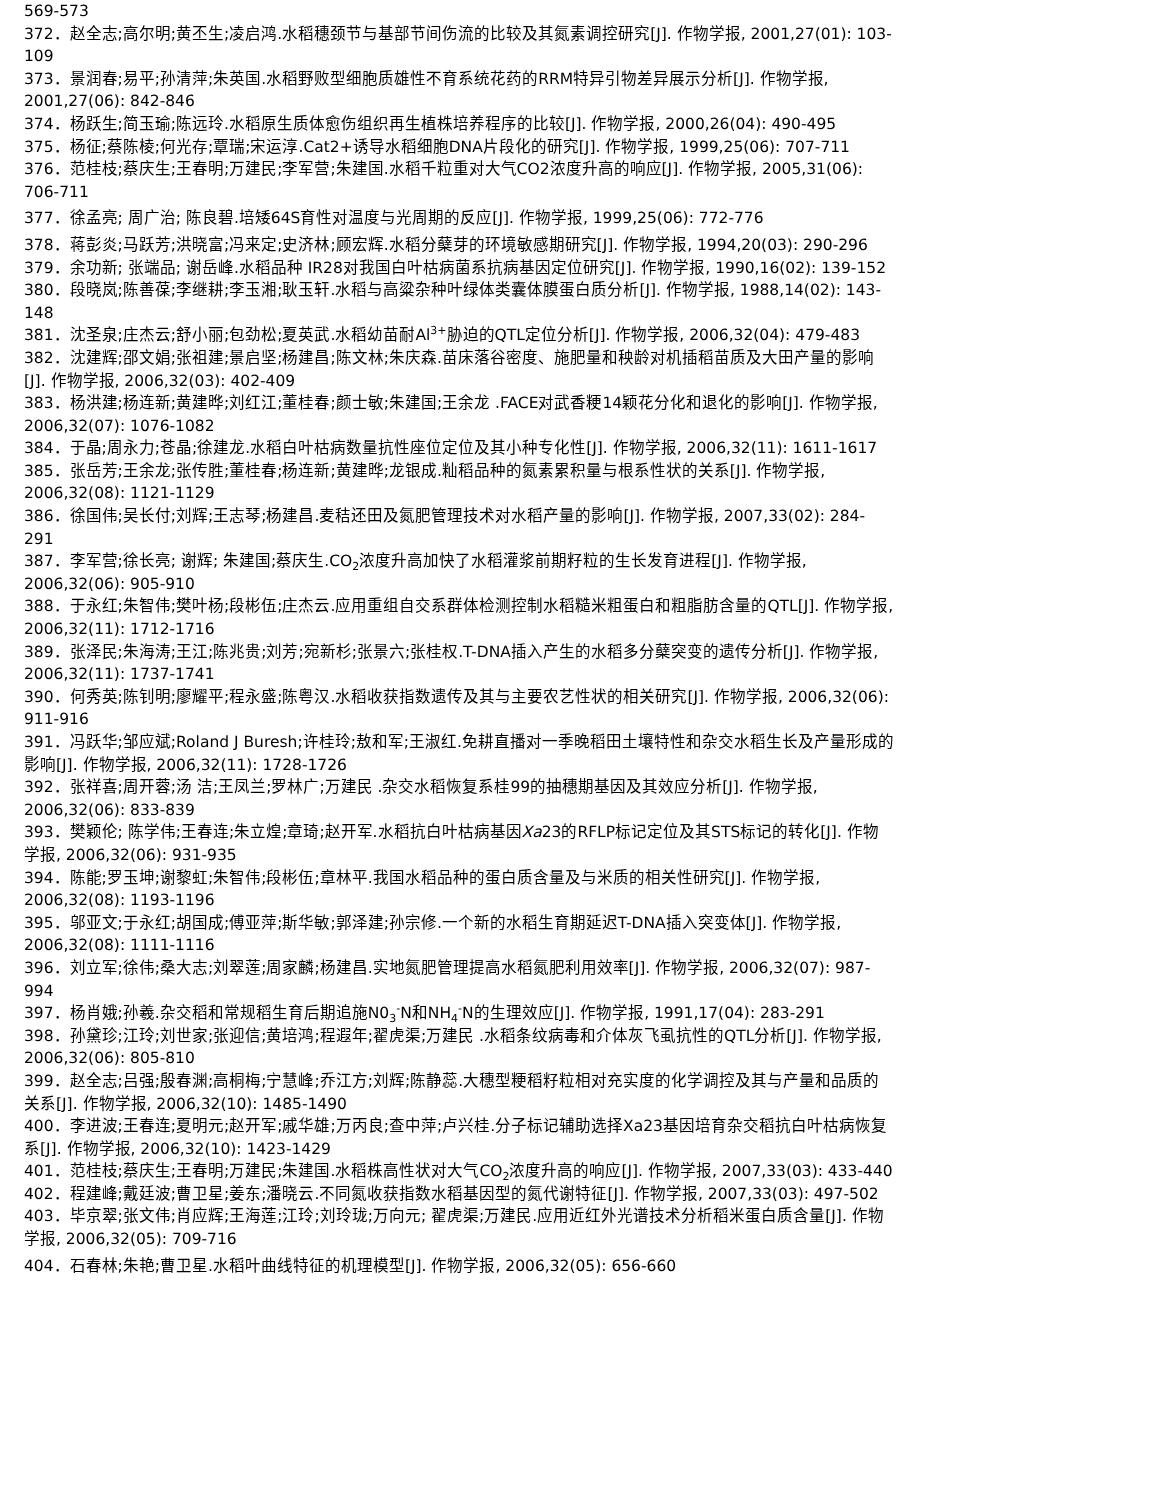569-573
372．赵全志;高尔明;黄丕生;凌启鸿.水稻穗颈节与基部节间伤流的比较及其氮素调控研究[J]. 作物学报, 2001,27(01): 103-109
373．景润春;易平;孙清萍;朱英国.水稻野败型细胞质雄性不育系统花药的RRM特异引物差异展示分析[J]. 作物学报, 2001,27(06): 842-846
374．杨跃生;简玉瑜;陈远玲.水稻原生质体愈伤组织再生植株培养程序的比较[J]. 作物学报, 2000,26(04): 490-495
375．杨征;蔡陈棱;何光存;覃瑞;宋运淳.Cat2+诱导水稻细胞DNA片段化的研究[J]. 作物学报, 1999,25(06): 707-711
376．范桂枝;蔡庆生;王春明;万建民;李军营;朱建国.水稻千粒重对大气CO2浓度升高的响应[J]. 作物学报, 2005,31(06): 706-711
377．徐孟亮; 周广治; 陈良碧.培矮64S育性对温度与光周期的反应[J]. 作物学报, 1999,25(06): 772-776
378．蒋彭炎;马跃芳;洪晓富;冯来定;史济林;顾宏辉.水稻分蘖芽的环境敏感期研究[J]. 作物学报, 1994,20(03): 290-296
379．余功新; 张端品; 谢岳峰.水稻品种 IR28对我国白叶枯病菌系抗病基因定位研究[J]. 作物学报, 1990,16(02): 139-152
380．段晓岚;陈善葆;李继耕;李玉湘;耿玉轩.水稻与高粱杂种叶绿体类囊体膜蛋白质分析[J]. 作物学报, 1988,14(02): 143-148
381．沈圣泉;庄杰云;舒小丽;包劲松;夏英武.水稻幼苗耐Al<sup>3+</sup>胁迫的QTL定位分析[J]. 作物学报, 2006,32(04): 479-483
382．沈建辉;邵文娟;张祖建;景启坚;杨建昌;陈文林;朱庆森.苗床落谷密度、施肥量和秧龄对机插稻苗质及大田产量的影响[J]. 作物学报, 2006,32(03): 402-409
383．杨洪建;杨连新;黄建晔;刘红江;董桂春;颜士敏;朱建国;王余龙 .FACE对武香粳14颖花分化和退化的影响[J]. 作物学报, 2006,32(07): 1076-1082
384．于晶;周永力;苍晶;徐建龙.水稻白叶枯病数量抗性座位定位及其小种专化性[J]. 作物学报, 2006,32(11): 1611-1617
385．张岳芳;王余龙;张传胜;董桂春;杨连新;黄建晔;龙银成.籼稻品种的氮素累积量与根系性状的关系[J]. 作物学报, 2006,32(08): 1121-1129
386．徐国伟;吴长付;刘辉;王志琴;杨建昌.麦秸还田及氮肥管理技术对水稻产量的影响[J]. 作物学报, 2007,33(02): 284-291
387．李军营;徐长亮; 谢辉; 朱建国;蔡庆生.CO<sub>2</sub>浓度升高加快了水稻灌浆前期籽粒的生长发育进程[J]. 作物学报, 2006,32(06): 905-910
388．于永红;朱智伟;樊叶杨;段彬伍;庄杰云.应用重组自交系群体检测控制水稻糙米粗蛋白和粗脂肪含量的QTL[J]. 作物学报, 2006,32(11): 1712-1716
389．张泽民;朱海涛;王江;陈兆贵;刘芳;宛新杉;张景六;张桂权.T-DNA插入产生的水稻多分蘖突变的遗传分析[J]. 作物学报, 2006,32(11): 1737-1741
390．何秀英;陈钊明;廖耀平;程永盛;陈粤汉.水稻收获指数遗传及其与主要农艺性状的相关研究[J]. 作物学报, 2006,32(06): 911-916
391．冯跃华;邹应斌;Roland J Buresh;许桂玲;敖和军;王淑红.免耕直播对一季晚稻田土壤特性和杂交水稻生长及产量形成的影响[J]. 作物学报, 2006,32(11): 1728-1726
392．张祥喜;周开蓉;汤 洁;王凤兰;罗林广;万建民 .杂交水稻恢复系桂99的抽穗期基因及其效应分析[J]. 作物学报, 2006,32(06): 833-839
393．樊颖伦; 陈学伟;王春连;朱立煌;章琦;赵开军.水稻抗白叶枯病基因Xa23的RFLP标记定位及其STS标记的转化[J]. 作物学报, 2006,32(06): 931-935
394．陈能;罗玉坤;谢黎虹;朱智伟;段彬伍;章林平.我国水稻品种的蛋白质含量及与米质的相关性研究[J]. 作物学报, 2006,32(08): 1193-1196
395．邬亚文;于永红;胡国成;傅亚萍;斯华敏;郭泽建;孙宗修.一个新的水稻生育期延迟T-DNA插入突变体[J]. 作物学报, 2006,32(08): 1111-1116
396．刘立军;徐伟;桑大志;刘翠莲;周家麟;杨建昌.实地氮肥管理提高水稻氮肥利用效率[J]. 作物学报, 2006,32(07): 987-994
397．杨肖娥;孙羲.杂交稻和常规稻生育后期追施N0<sub>3</sub><sup>-</sup>N和NH<sub>4</sub><sup>-</sup>N的生理效应[J]. 作物学报, 1991,17(04): 283-291
398．孙黛珍;江玲;刘世家;张迎信;黄培鸿;程遐年;翟虎渠;万建民 .水稻条纹病毒和介体灰飞虱抗性的QTL分析[J]. 作物学报, 2006,32(06): 805-810
399．赵全志;吕强;殷春渊;高桐梅;宁慧峰;乔江方;刘辉;陈静蕊.大穗型粳稻籽粒相对充实度的化学调控及其与产量和品质的关系[J]. 作物学报, 2006,32(10): 1485-1490
400．李进波;王春连;夏明元;赵开军;戚华雄;万丙良;查中萍;卢兴桂.分子标记辅助选择Xa23基因培育杂交稻抗白叶枯病恢复系[J]. 作物学报, 2006,32(10): 1423-1429
401．范桂枝;蔡庆生;王春明;万建民;朱建国.水稻株高性状对大气CO<sub>2</sub>浓度升高的响应[J]. 作物学报, 2007,33(03): 433-440
402．程建峰;戴廷波;曹卫星;姜东;潘晓云.不同氮收获指数水稻基因型的氮代谢特征[J]. 作物学报, 2007,33(03): 497-502
403．毕京翠;张文伟;肖应辉;王海莲;江玲;刘玲珑;万向元; 翟虎渠;万建民.应用近红外光谱技术分析稻米蛋白质含量[J]. 作物学报, 2006,32(05): 709-716
404．石春林;朱艳;曹卫星.水稻叶曲线特征的机理模型[J]. 作物学报, 2006,32(05): 656-660